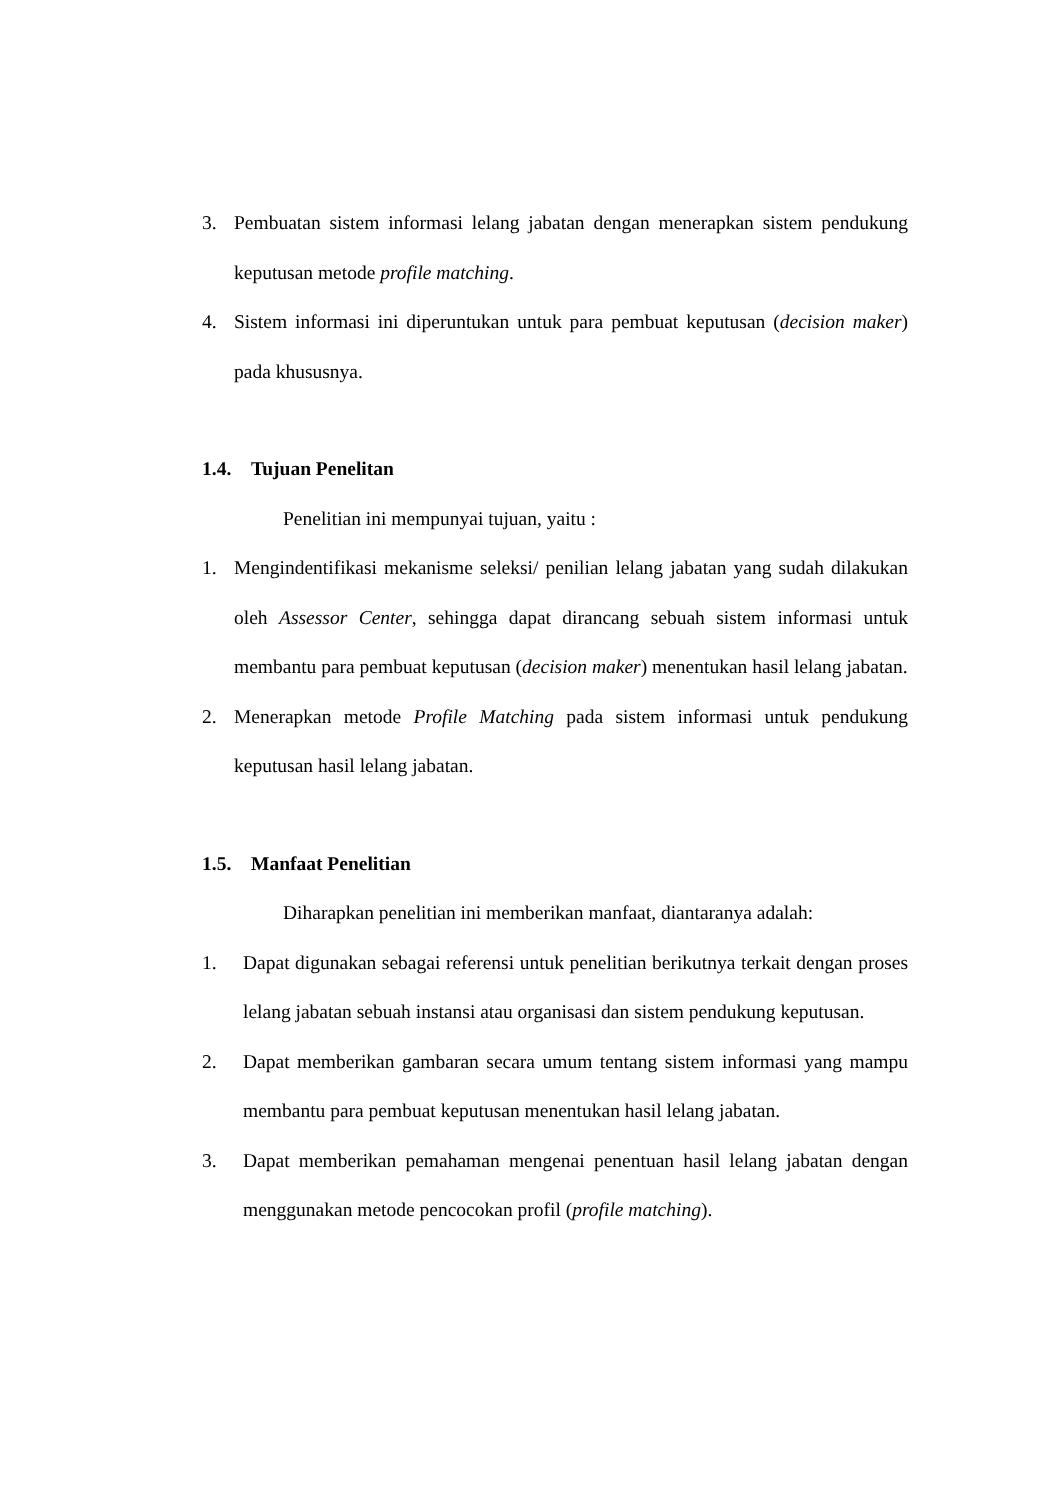3. Pembuatan sistem informasi lelang jabatan dengan menerapkan sistem pendukung keputusan metode profile matching.
4. Sistem informasi ini diperuntukan untuk para pembuat keputusan (decision maker) pada khususnya.
1.4. Tujuan Penelitan
Penelitian ini mempunyai tujuan, yaitu :
1. Mengindentifikasi mekanisme seleksi/ penilian lelang jabatan yang sudah dilakukan oleh Assessor Center, sehingga dapat dirancang sebuah sistem informasi untuk membantu para pembuat keputusan (decision maker) menentukan hasil lelang jabatan.
2. Menerapkan metode Profile Matching pada sistem informasi untuk pendukung keputusan hasil lelang jabatan.
1.5. Manfaat Penelitian
Diharapkan penelitian ini memberikan manfaat, diantaranya adalah:
1. Dapat digunakan sebagai referensi untuk penelitian berikutnya terkait dengan proses lelang jabatan sebuah instansi atau organisasi dan sistem pendukung keputusan.
2. Dapat memberikan gambaran secara umum tentang sistem informasi yang mampu membantu para pembuat keputusan menentukan hasil lelang jabatan.
3. Dapat memberikan pemahaman mengenai penentuan hasil lelang jabatan dengan menggunakan metode pencocokan profil (profile matching).